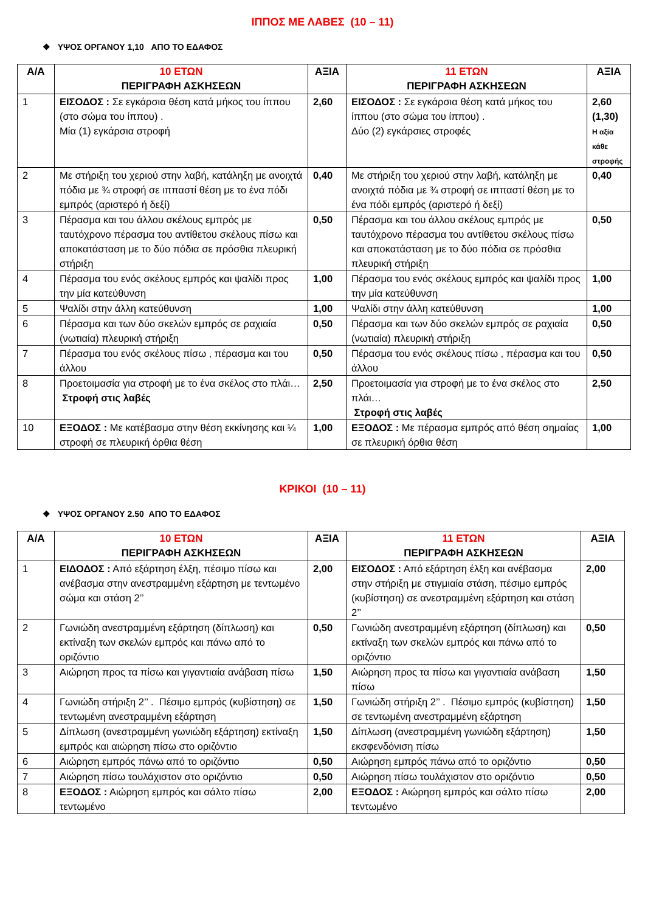ΙΠΠΟΣ ΜΕ ΛΑΒΕΣ (10 – 11)
❖ ΥΨΟΣ ΟΡΓΑΝΟΥ 1,10 ΑΠΟ ΤΟ ΕΔΑΦΟΣ
| Α/Α | 10 ΕΤΩΝ ΠΕΡΙΓΡΑΦΗ ΑΣΚΗΣΕΩΝ | ΑΞΙΑ | 11 ΕΤΩΝ ΠΕΡΙΓΡΑΦΗ ΑΣΚΗΣΕΩΝ | ΑΞΙΑ |
| --- | --- | --- | --- | --- |
| 1 | ΕΙΣΟΔΟΣ : Σε εγκάρσια θέση κατά μήκος του ίππου (στο σώμα του ίππου) . Μία (1) εγκάρσια στροφή | 2,60 | ΕΙΣΟΔΟΣ : Σε εγκάρσια θέση κατά μήκος του ίππου (στο σώμα του ίππου) . Δύο (2) εγκάρσιες στροφές | 2,60 (1,30) Η αξία κάθε στροφής |
| 2 | Με στήριξη του χεριού στην λαβή, κατάληξη με ανοιχτά πόδια με ¾ στροφή σε ιππαστί θέση με το ένα πόδι εμπρός (αριστερό ή δεξί) | 0,40 | Με στήριξη του χεριού στην λαβή, κατάληξη με ανοιχτά πόδια με ¾ στροφή σε ιππαστί θέση με το ένα πόδι εμπρός (αριστερό ή δεξί) | 0,40 |
| 3 | Πέρασμα και του άλλου σκέλους εμπρός με ταυτόχρονο πέρασμα του αντίθετου σκέλους πίσω και αποκατάσταση με το δύο πόδια σε πρόσθια πλευρική στήριξη | 0,50 | Πέρασμα και του άλλου σκέλους εμπρός με ταυτόχρονο πέρασμα του αντίθετου σκέλους πίσω και αποκατάσταση με το δύο πόδια σε πρόσθια πλευρική στήριξη | 0,50 |
| 4 | Πέρασμα του ενός σκέλους εμπρός και ψαλίδι προς την μία κατεύθυνση | 1,00 | Πέρασμα του ενός σκέλους εμπρός και ψαλίδι προς την μία κατεύθυνση | 1,00 |
| 5 | Ψαλίδι στην άλλη κατεύθυνση | 1,00 | Ψαλίδι στην άλλη κατεύθυνση | 1,00 |
| 6 | Πέρασμα και των δύο σκελών εμπρός σε ραχιαία (νωτιαία) πλευρική στήριξη | 0,50 | Πέρασμα και των δύο σκελών εμπρός σε ραχιαία (νωτιαία) πλευρική στήριξη | 0,50 |
| 7 | Πέρασμα του ενός σκέλους πίσω , πέρασμα και του άλλου | 0,50 | Πέρασμα του ενός σκέλους πίσω , πέρασμα και του άλλου | 0,50 |
| 8 | Προετοιμασία για στροφή με το ένα σκέλος στο πλάι… Στροφή στις λαβές | 2,50 | Προετοιμασία για στροφή με το ένα σκέλος στο πλάι… Στροφή στις λαβές | 2,50 |
| 10 | ΕΞΟΔΟΣ : Με κατέβασμα στην θέση εκκίνησης και ¼ στροφή σε πλευρική όρθια θέση | 1,00 | ΕΞΟΔΟΣ : Με πέρασμα εμπρός από θέση σημαίας σε πλευρική όρθια θέση | 1,00 |
ΚΡΙΚΟΙ (10 – 11)
❖ ΥΨΟΣ ΟΡΓΑΝΟΥ 2.50 ΑΠΟ ΤΟ ΕΔΑΦΟΣ
| Α/Α | 10 ΕΤΩΝ ΠΕΡΙΓΡΑΦΗ ΑΣΚΗΣΕΩΝ | ΑΞΙΑ | 11 ΕΤΩΝ ΠΕΡΙΓΡΑΦΗ ΑΣΚΗΣΕΩΝ | ΑΞΙΑ |
| --- | --- | --- | --- | --- |
| 1 | ΕΙΔΟΔΟΣ : Από εξάρτηση έλξη, πέσιμο πίσω και ανέβασμα στην ανεστραμμένη εξάρτηση με τεντωμένο σώμα και στάση 2’’ | 2,00 | ΕΙΣΟΔΟΣ : Από εξάρτηση έλξη και ανέβασμα στην στήριξη με στιγμιαία στάση, πέσιμο εμπρός (κυβίστηση) σε ανεστραμμένη εξάρτηση και στάση 2’’ | 2,00 |
| 2 | Γωνιώδη ανεστραμμένη εξάρτηση (δίπλωση) και εκτίναξη των σκελών εμπρός και πάνω από το οριζόντιο | 0,50 | Γωνιώδη ανεστραμμένη εξάρτηση (δίπλωση) και εκτίναξη των σκελών εμπρός και πάνω από το οριζόντιο | 0,50 |
| 3 | Αιώρηση προς τα πίσω και γιγαντιαία ανάβαση πίσω | 1,50 | Αιώρηση προς τα πίσω και γιγαντιαία ανάβαση πίσω | 1,50 |
| 4 | Γωνιώδη στήριξη 2’’ . Πέσιμο εμπρός (κυβίστηση) σε τεντωμένη ανεστραμμένη εξάρτηση | 1,50 | Γωνιώδη στήριξη 2’’ . Πέσιμο εμπρός (κυβίστηση) σε τεντωμένη ανεστραμμένη εξάρτηση | 1,50 |
| 5 | Δίπλωση (ανεστραμμένη γωνιώδη εξάρτηση) εκτίναξη εμπρός και αιώρηση πίσω στο οριζόντιο | 1,50 | Δίπλωση (ανεστραμμένη γωνιώδη εξάρτηση) εκσφενδόνιση πίσω | 1,50 |
| 6 | Αιώρηση εμπρός πάνω από το οριζόντιο | 0,50 | Αιώρηση εμπρός πάνω από το οριζόντιο | 0,50 |
| 7 | Αιώρηση πίσω τουλάχιστον στο οριζόντιο | 0,50 | Αιώρηση πίσω τουλάχιστον στο οριζόντιο | 0,50 |
| 8 | ΕΞΟΔΟΣ : Αιώρηση εμπρός και σάλτο πίσω τεντωμένο | 2,00 | ΕΞΟΔΟΣ : Αιώρηση εμπρός και σάλτο πίσω τεντωμένο | 2,00 |